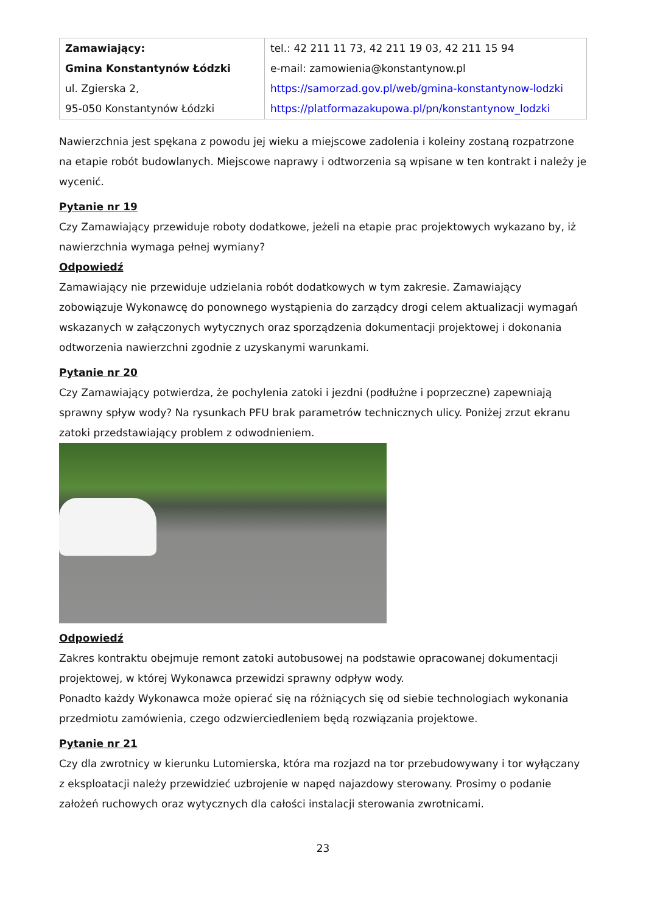| Zamawiający: Gmina Konstantynów Łódzki ul. Zgierska 2, 95-050 Konstantynów Łódzki | tel.: 42 211 11 73, 42 211 19 03, 42 211 15 94 e-mail: zamowienia@konstantynow.pl https://samorzad.gov.pl/web/gmina-konstantynow-lodzki https://platformazakupowa.pl/pn/konstantynow_lodzki |
Nawierzchnia jest spękana z powodu jej wieku a miejscowe zadolenia i koleiny zostaną rozpatrzone na etapie robót budowlanych. Miejscowe naprawy i odtworzenia są wpisane w ten kontrakt i należy je wycenić.
Pytanie nr 19
Czy Zamawiający przewiduje roboty dodatkowe, jeżeli na etapie prac projektowych wykazano by, iż nawierzchnia wymaga pełnej wymiany?
Odpowiedź
Zamawiający nie przewiduje udzielania robót dodatkowych w tym zakresie. Zamawiający zobowiązuje Wykonawcę do ponownego wystąpienia do zarządcy drogi celem aktualizacji wymagań wskazanych w załączonych wytycznych oraz sporządzenia dokumentacji projektowej i dokonania odtworzenia nawierzchni zgodnie z uzyskanymi warunkami.
Pytanie nr 20
Czy Zamawiający potwierdza, że pochylenia zatoki i jezdni (podłużne i poprzeczne) zapewniają sprawny spływ wody? Na rysunkach PFU brak parametrów technicznych ulicy. Poniżej zrzut ekranu zatoki przedstawiający problem z odwodnieniem.
Odpowiedź
Zakres kontraktu obejmuje remont zatoki autobusowej na podstawie opracowanej dokumentacji projektowej, w której Wykonawca przewidzi sprawny odpływ wody.
Ponadto każdy Wykonawca może opierać się na różniących się od siebie technologiach wykonania przedmiotu zamówienia, czego odzwierciedleniem będą rozwiązania projektowe.
Pytanie nr 21
Czy dla zwrotnicy w kierunku Lutomierska, która ma rozjazd na tor przebudowywany i tor wyłączany z eksploatacji należy przewidzieć uzbrojenie w napęd najazdowy sterowany. Prosimy o podanie założeń ruchowych oraz wytycznych dla całości instalacji sterowania zwrotnicami.
23